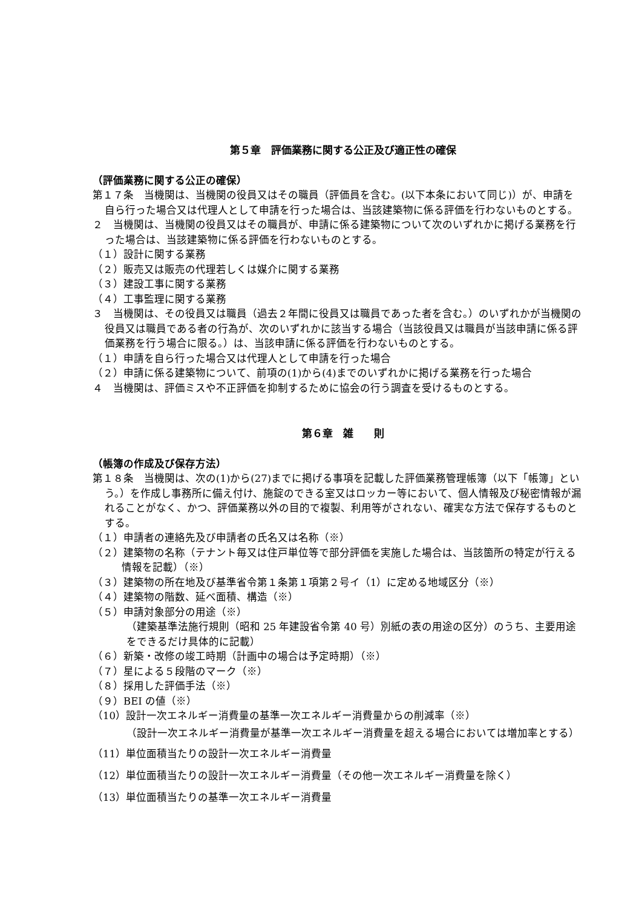第５章　評価業務に関する公正及び適正性の確保
（評価業務に関する公正の確保）
第１７条　当機関は、当機関の役員又はその職員（評価員を含む。(以下本条において同じ)）が、申請を自ら行った場合又は代理人として申請を行った場合は、当該建築物に係る評価を行わないものとする。
２　当機関は、当機関の役員又はその職員が、申請に係る建築物について次のいずれかに掲げる業務を行った場合は、当該建築物に係る評価を行わないものとする。
（１）設計に関する業務
（２）販売又は販売の代理若しくは媒介に関する業務
（３）建設工事に関する業務
（４）工事監理に関する業務
３　当機関は、その役員又は職員（過去２年間に役員又は職員であった者を含む。）のいずれかが当機関の役員又は職員である者の行為が、次のいずれかに該当する場合（当該役員又は職員が当該申請に係る評価業務を行う場合に限る。）は、当該申請に係る評価を行わないものとする。
（１）申請を自ら行った場合又は代理人として申請を行った場合
（２）申請に係る建築物について、前項の(1)から(4)までのいずれかに掲げる業務を行った場合
４　当機関は、評価ミスや不正評価を抑制するために協会の行う調査を受けるものとする。
第６章　雑　　則
（帳簿の作成及び保存方法）
第１８条　当機関は、次の(1)から(27)までに掲げる事項を記載した評価業務管理帳簿（以下「帳簿」という。）を作成し事務所に備え付け、施錠のできる室又はロッカー等において、個人情報及び秘密情報が漏れることがなく、かつ、評価業務以外の目的で複製、利用等がされない、確実な方法で保存するものとする。
（１）申請者の連絡先及び申請者の氏名又は名称（※）
（２）建築物の名称（テナント毎又は住戸単位等で部分評価を実施した場合は、当該箇所の特定が行える情報を記載）（※）
（３）建築物の所在地及び基準省令第１条第１項第２号イ（1）に定める地域区分（※）
（４）建築物の階数、延べ面積、構造（※）
（５）申請対象部分の用途（※）
（建築基準法施行規則（昭和 25 年建設省令第 40 号）別紙の表の用途の区分）のうち、主要用途をできるだけ具体的に記載）
（６）新築・改修の竣工時期（計画中の場合は予定時期）（※）
（７）星による５段階のマーク（※）
（８）採用した評価手法（※）
（９）BEI の値（※）
（10）設計一次エネルギー消費量の基準一次エネルギー消費量からの削減率（※）
（設計一次エネルギー消費量が基準一次エネルギー消費量を超える場合においては増加率とする）
（11）単位面積当たりの設計一次エネルギー消費量
（12）単位面積当たりの設計一次エネルギー消費量（その他一次エネルギー消費量を除く）
（13）単位面積当たりの基準一次エネルギー消費量